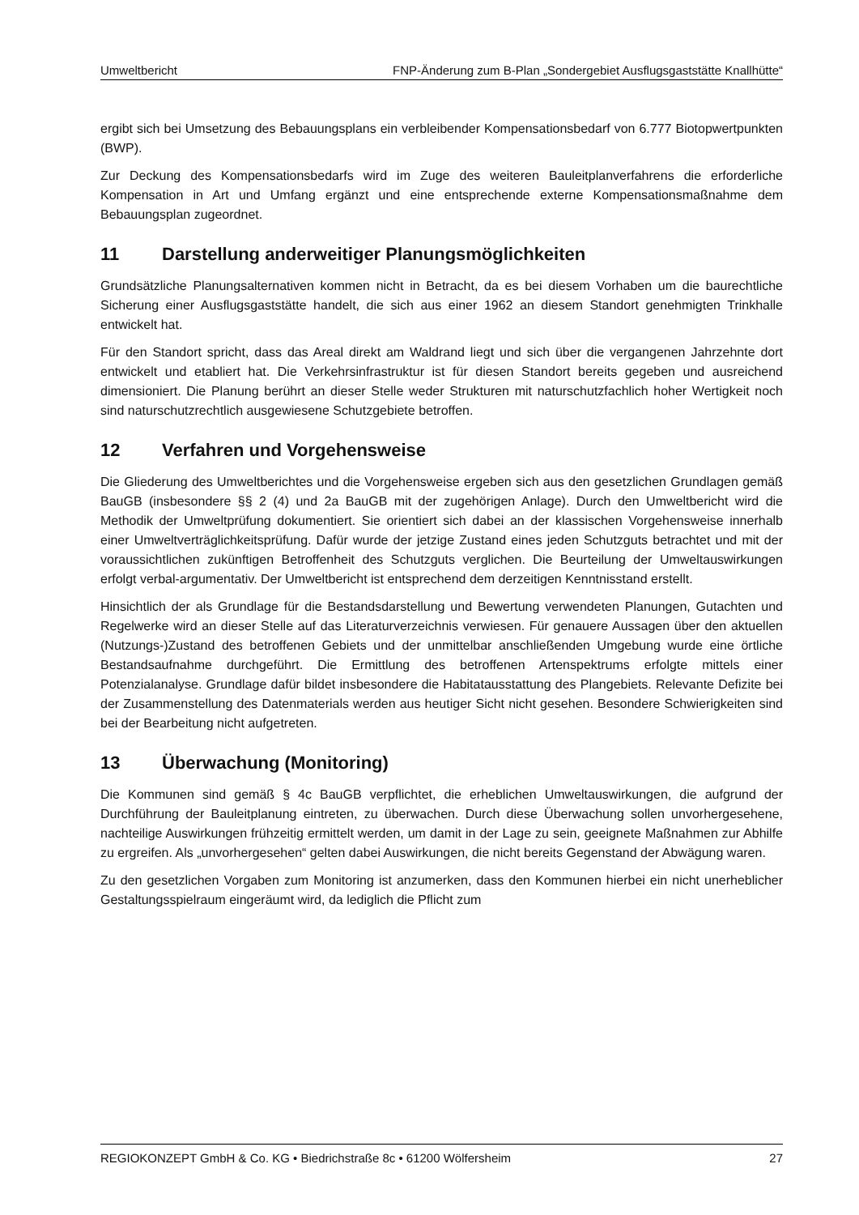Umweltbericht FNP-Änderung zum B-Plan „Sondergebiet Ausflugsgaststätte Knallhütte“
ergibt sich bei Umsetzung des Bebauungsplans ein verbleibender Kompensationsbedarf von 6.777 Biotopwertpunkten (BWP).
Zur Deckung des Kompensationsbedarfs wird im Zuge des weiteren Bauleitplanverfahrens die erforderliche Kompensation in Art und Umfang ergänzt und eine entsprechende externe Kompensationsmaßnahme dem Bebauungsplan zugeordnet.
11 Darstellung anderweitiger Planungsmöglichkeiten
Grundsätzliche Planungsalternativen kommen nicht in Betracht, da es bei diesem Vorhaben um die baurechtliche Sicherung einer Ausflugsgaststätte handelt, die sich aus einer 1962 an diesem Standort genehmigten Trinkhalle entwickelt hat.
Für den Standort spricht, dass das Areal direkt am Waldrand liegt und sich über die vergangenen Jahrzehnte dort entwickelt und etabliert hat. Die Verkehrsinfrastruktur ist für diesen Standort bereits gegeben und ausreichend dimensioniert. Die Planung berührt an dieser Stelle weder Strukturen mit naturschutzfachlich hoher Wertigkeit noch sind naturschutzrechtlich ausgewiesene Schutzgebiete betroffen.
12 Verfahren und Vorgehensweise
Die Gliederung des Umweltberichtes und die Vorgehensweise ergeben sich aus den gesetzlichen Grundlagen gemäß BauGB (insbesondere §§ 2 (4) und 2a BauGB mit der zugehörigen Anlage). Durch den Umweltbericht wird die Methodik der Umweltprüfung dokumentiert. Sie orientiert sich dabei an der klassischen Vorgehensweise innerhalb einer Umweltverträglichkeitsprüfung. Dafür wurde der jetzige Zustand eines jeden Schutzguts betrachtet und mit der voraussichtlichen zukünftigen Betroffenheit des Schutzguts verglichen. Die Beurteilung der Umweltauswirkungen erfolgt verbal-argumentativ. Der Umweltbericht ist entsprechend dem derzeitigen Kenntnisstand erstellt.
Hinsichtlich der als Grundlage für die Bestandsdarstellung und Bewertung verwendeten Planungen, Gutachten und Regelwerke wird an dieser Stelle auf das Literaturverzeichnis verwiesen. Für genauere Aussagen über den aktuellen (Nutzungs-)Zustand des betroffenen Gebiets und der unmittelbar anschließenden Umgebung wurde eine örtliche Bestandsaufnahme durchgeführt. Die Ermittlung des betroffenen Artenspektrums erfolgte mittels einer Potenzialanalyse. Grundlage dafür bildet insbesondere die Habitatausstattung des Plangebiets. Relevante Defizite bei der Zusammenstellung des Datenmaterials werden aus heutiger Sicht nicht gesehen. Besondere Schwierigkeiten sind bei der Bearbeitung nicht aufgetreten.
13 Überwachung (Monitoring)
Die Kommunen sind gemäß § 4c BauGB verpflichtet, die erheblichen Umweltauswirkungen, die aufgrund der Durchführung der Bauleitplanung eintreten, zu überwachen. Durch diese Überwachung sollen unvorhergesehene, nachteilige Auswirkungen frühzeitig ermittelt werden, um damit in der Lage zu sein, geeignete Maßnahmen zur Abhilfe zu ergreifen. Als „unvorhergesehen“ gelten dabei Auswirkungen, die nicht bereits Gegenstand der Abwägung waren.
Zu den gesetzlichen Vorgaben zum Monitoring ist anzumerken, dass den Kommunen hierbei ein nicht unerheblicher Gestaltungsspielraum eingeräumt wird, da lediglich die Pflicht zum
REGIOKONZEPT GmbH & Co. KG • Biedrichstraße 8c • 61200 Wölfersheim 27